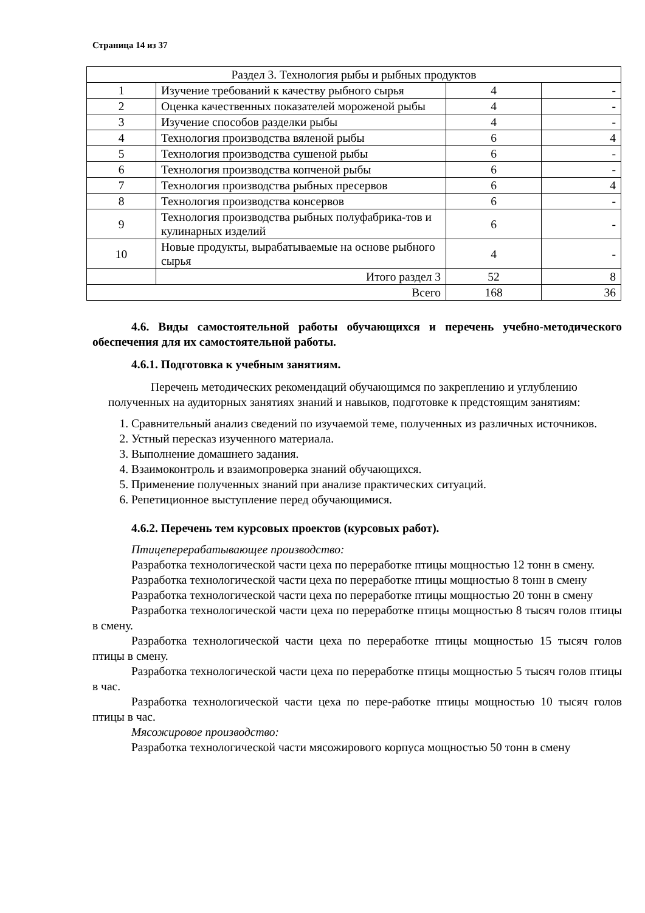Страница 14 из 37
| Раздел 3. Технология рыбы и рыбных продуктов | | | |
| 1 | Изучение требований к качеству рыбного сырья | 4 | - |
| 2 | Оценка качественных показателей мороженой рыбы | 4 | - |
| 3 | Изучение способов разделки рыбы | 4 | - |
| 4 | Технология производства вяленой рыбы | 6 | 4 |
| 5 | Технология производства сушеной рыбы | 6 | - |
| 6 | Технология производства копченой рыбы | 6 | - |
| 7 | Технология производства рыбных пресервов | 6 | 4 |
| 8 | Технология производства консервов | 6 | - |
| 9 | Технология производства рыбных полуфабрика-тов и кулинарных изделий | 6 | - |
| 10 | Новые продукты, вырабатываемые на основе рыбного сырья | 4 | - |
| | Итого раздел 3 | 52 | 8 |
| Всего | | 168 | 36 |
4.6. Виды самостоятельной работы обучающихся и перечень учебно-методического обеспечения для их самостоятельной работы.
4.6.1. Подготовка к учебным занятиям.
Перечень методических рекомендаций обучающимся по закреплению и углублению полученных на аудиторных занятиях знаний и навыков, подготовке к предстоящим занятиям:
1. Сравнительный анализ сведений по изучаемой теме, полученных из различных источников.
2. Устный пересказ изученного материала.
3. Выполнение домашнего задания.
4. Взаимоконтроль и взаимопроверка знаний обучающихся.
5. Применение полученных знаний при анализе практических ситуаций.
6. Репетиционное выступление перед обучающимися.
4.6.2. Перечень тем курсовых проектов (курсовых работ).
Птицеперерабатывающее производство:
Разработка технологической части цеха по переработке птицы мощностью 12 тонн в смену.
Разработка технологической части цеха по переработке птицы мощностью 8 тонн в смену
Разработка технологической части цеха по переработке птицы мощностью 20 тонн в смену
Разработка технологической части цеха по переработке птицы мощностью 8 тысяч голов птицы в смену.
Разработка технологической части цеха по переработке птицы мощностью 15 тысяч голов птицы в смену.
Разработка технологической части цеха по переработке птицы мощностью 5 тысяч голов птицы в час.
Разработка технологической части цеха по пере-работке птицы мощностью 10 тысяч голов птицы в час.
Мясожировое производство:
Разработка технологической части мясожирового корпуса мощностью 50 тонн в смену